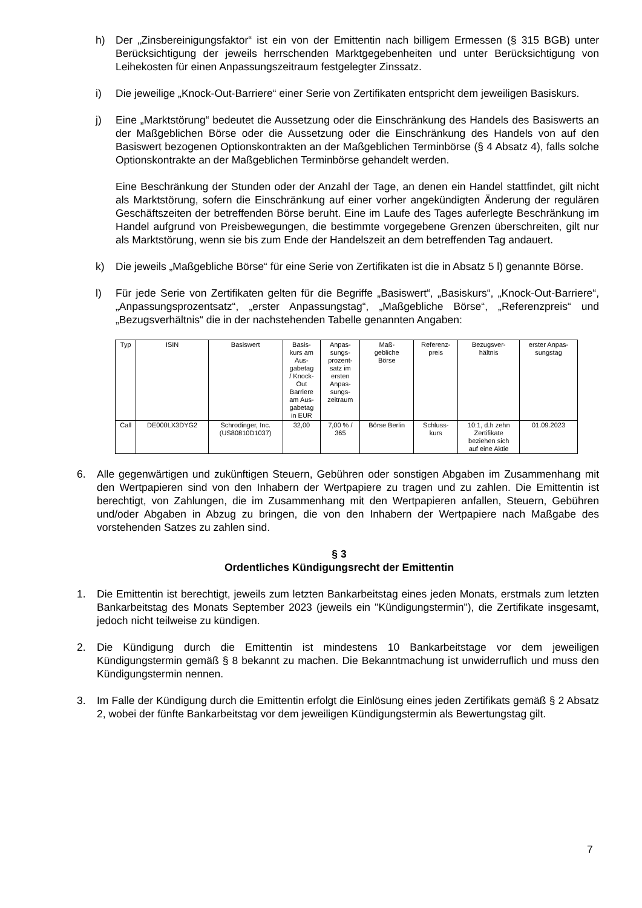h) Der „Zinsbereinigungsfaktor“ ist ein von der Emittentin nach billigem Ermessen (§ 315 BGB) unter Berücksichtigung der jeweils herrschenden Marktgegebenheiten und unter Berücksichtigung von Leihekosten für einen Anpassungszeitraum festgelegter Zinssatz.
i) Die jeweilige „Knock-Out-Barriere“ einer Serie von Zertifikaten entspricht dem jeweiligen Basiskurs.
j) Eine „Marktstörung“ bedeutet die Aussetzung oder die Einschränkung des Handels des Basiswerts an der Maßgeblichen Börse oder die Aussetzung oder die Einschränkung des Handels von auf den Basiswert bezogenen Optionskontrakten an der Maßgeblichen Terminbörse (§ 4 Absatz 4), falls solche Optionskontrakte an der Maßgeblichen Terminbörse gehandelt werden.
Eine Beschränkung der Stunden oder der Anzahl der Tage, an denen ein Handel stattfindet, gilt nicht als Marktstörung, sofern die Einschränkung auf einer vorher angekündigten Änderung der regulären Geschäftszeiten der betreffenden Börse beruht. Eine im Laufe des Tages auferlegte Beschränkung im Handel aufgrund von Preisbewegungen, die bestimmte vorgegebene Grenzen überschreiten, gilt nur als Marktstörung, wenn sie bis zum Ende der Handelszeit an dem betreffenden Tag andauert.
k) Die jeweils „Maßgebliche Börse“ für eine Serie von Zertifikaten ist die in Absatz 5 l) genannte Börse.
l) Für jede Serie von Zertifikaten gelten für die Begriffe „Basiswert“, „Basiskurs“, „Knock-Out-Barriere“, „Anpassungsprozentsatz“, „erster Anpassungstag“, „Maßgebliche Börse“, „Referenzpreis“ und „Bezugsverhältnis“ die in der nachstehenden Tabelle genannten Angaben:
| Typ | ISIN | Basiswert | Basis- kurs am Aus- gabetag / Knock- Out Barriere am Aus- gabetag in EUR | Anpas- sungs- prozent- satz im ersten Anpas- sungs- zeitraum | Maß- gebliche Börse | Referenz- preis | Bezugsver- hältnis | erster Anpas- sungstag |
| --- | --- | --- | --- | --- | --- | --- | --- | --- |
| Call | DE000LX3DYG2 | Schrodinger, Inc. (US80810D1037) | 32,00 | 7,00 % / 365 | Börse Berlin | Schluss- kurs | 10:1, d.h zehn Zertifikate beziehen sich auf eine Aktie | 01.09.2023 |
6. Alle gegenwärtigen und zukünftigen Steuern, Gebühren oder sonstigen Abgaben im Zusammenhang mit den Wertpapieren sind von den Inhabern der Wertpapiere zu tragen und zu zahlen. Die Emittentin ist berechtigt, von Zahlungen, die im Zusammenhang mit den Wertpapieren anfallen, Steuern, Gebühren und/oder Abgaben in Abzug zu bringen, die von den Inhabern der Wertpapiere nach Maßgabe des vorstehenden Satzes zu zahlen sind.
§ 3
Ordentliches Kündigungsrecht der Emittentin
1. Die Emittentin ist berechtigt, jeweils zum letzten Bankarbeitstag eines jeden Monats, erstmals zum letzten Bankarbeitstag des Monats September 2023 (jeweils ein "Kündigungstermin"), die Zertifikate insgesamt, jedoch nicht teilweise zu kündigen.
2. Die Kündigung durch die Emittentin ist mindestens 10 Bankarbeitstage vor dem jeweiligen Kündigungstermin gemäß § 8 bekannt zu machen. Die Bekanntmachung ist unwiderruflich und muss den Kündigungstermin nennen.
3. Im Falle der Kündigung durch die Emittentin erfolgt die Einlösung eines jeden Zertifikats gemäß § 2 Absatz 2, wobei der fünfte Bankarbeitstag vor dem jeweiligen Kündigungstermin als Bewertungstag gilt.
7